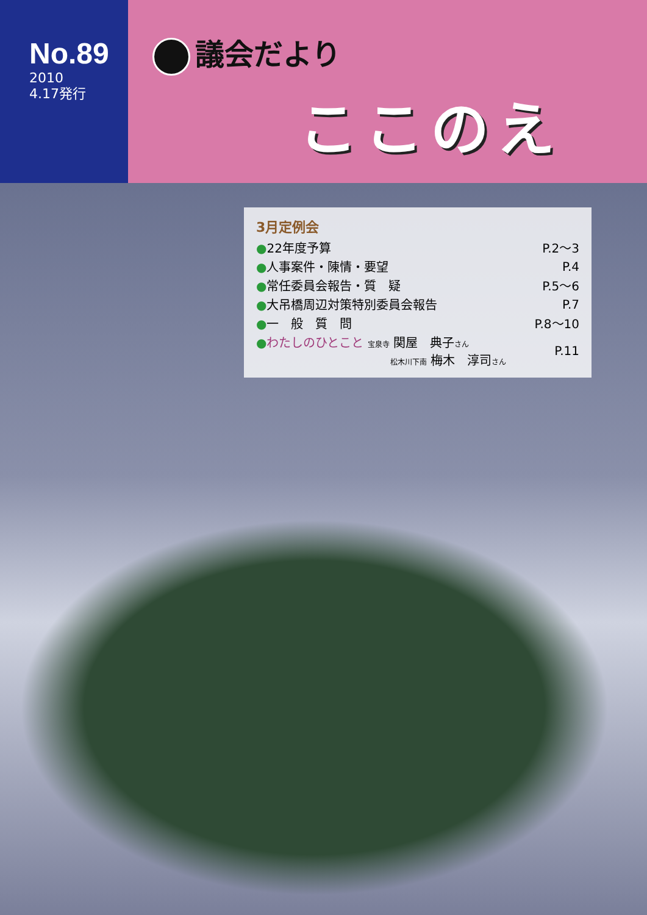No.89
2010
4.17発行
議会だより
ここのえ
3月定例会
| ● 22年度予算 | P.2～3 |
| ● 人事案件・陳情・要望 | P.4 |
| ● 常任委員会報告・質 疑 | P.5～6 |
| ● 大吊橋周辺対策特別委員会報告 | P.7 |
| ● 一 般 質 問 | P.8～10 |
| ● わたしのひとこと 宝泉寺 関屋 典子 さん 松木川下南 梅木 淳司 さん | P.11 |